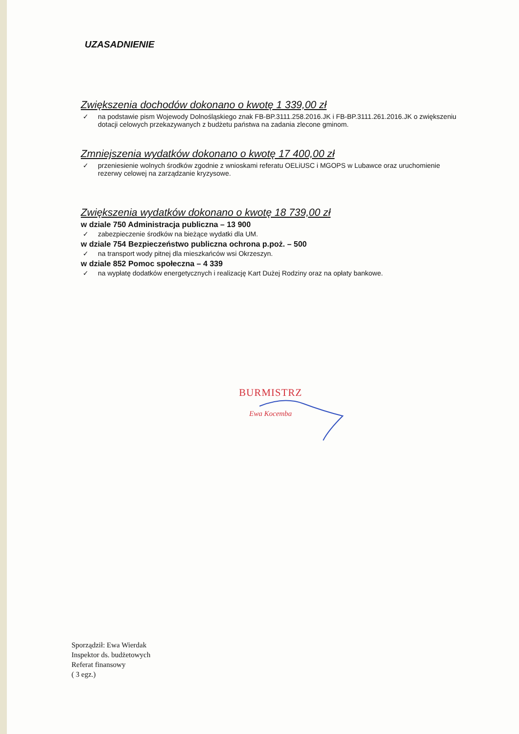UZASADNIENIE
Zwiększenia dochodów dokonano o kwotę 1 339,00 zł
✓ na podstawie pism Wojewody Dolnośląskiego znak FB-BP.3111.258.2016.JK i FB-BP.3111.261.2016.JK o zwiększeniu dotacji celowych przekazywanych z budżetu państwa na zadania zlecone gminom.
Zmniejszenia wydatków dokonano o kwotę 17 400,00 zł
✓ przeniesienie wolnych środków zgodnie z wnioskami referatu OELiUSC i MGOPS w Lubawce oraz uruchomienie rezerwy celowej na zarządzanie kryzysowe.
Zwiększenia wydatków dokonano o kwotę 18 739,00 zł
w dziale 750 Administracja publiczna – 13 900
✓ zabezpieczenie środków na bieżące wydatki dla UM.
w dziale 754 Bezpieczeństwo publiczna ochrona p.poż. – 500
✓ na transport wody pitnej dla mieszkańców wsi Okrzeszyn.
w dziale 852 Pomoc społeczna – 4 339
✓ na wypłatę dodatków energetycznych i realizację Kart Dużej Rodziny oraz na opłaty bankowe.
BURMISTRZ
Ewa Kocemba
Sporządził: Ewa Wierdak
Inspektor ds. budżetowych
Referat finansowy
( 3 egz.)